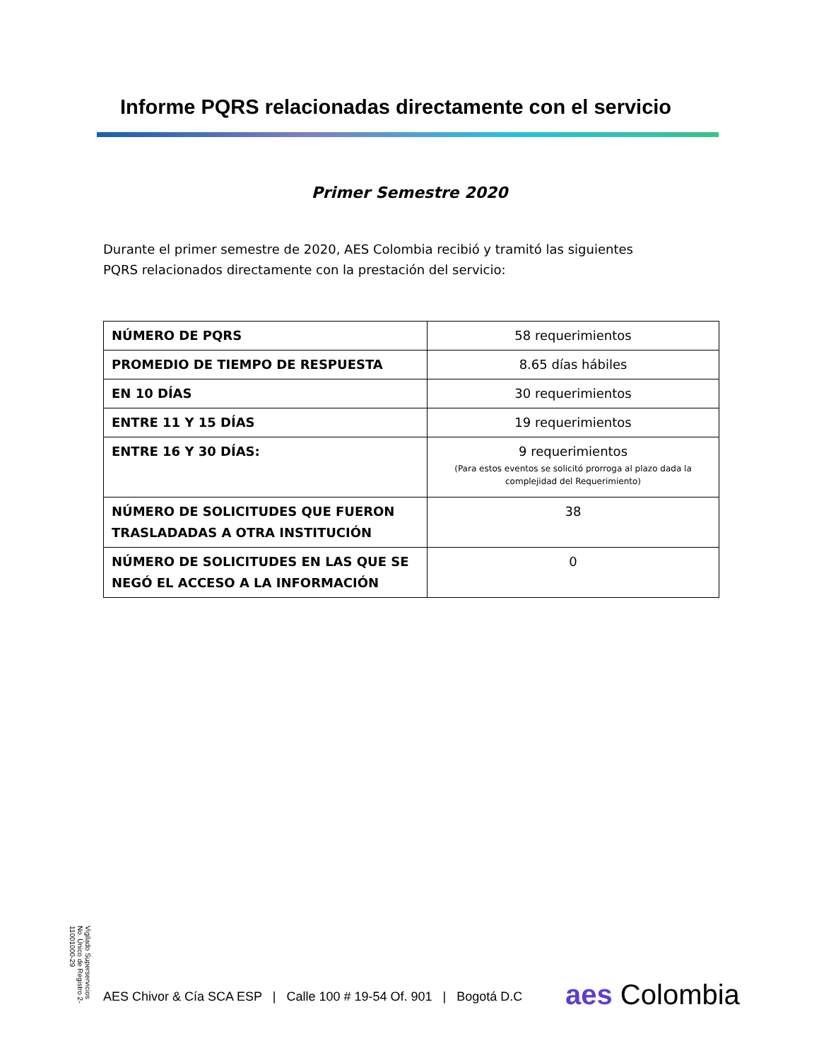Informe PQRS relacionadas directamente con el servicio
Primer Semestre 2020
Durante el primer semestre de 2020, AES Colombia recibió y tramitó las siguientes PQRS relacionados directamente con la prestación del servicio:
| NÚMERO DE PQRS | 58 requerimientos |
| PROMEDIO DE TIEMPO DE RESPUESTA | 8.65 días hábiles |
| EN 10 DÍAS | 30 requerimientos |
| ENTRE 11 Y 15 DÍAS | 19 requerimientos |
| ENTRE 16 Y 30 DÍAS: | 9 requerimientos (Para estos eventos se solicitó prorroga al plazo dada la complejidad del Requerimiento) |
| NÚMERO DE SOLICITUDES QUE FUERON TRASLADADAS A OTRA INSTITUCIÓN | 38 |
| NÚMERO DE SOLICITUDES EN LAS QUE SE NEGÓ EL ACCESO A LA INFORMACIÓN | 0 |
Vigilado Superservicios No. Único de Registro 2-11001000-29
AES Chivor & Cía SCA ESP | Calle 100 # 19-54 Of. 901 | Bogotá D.C
aes Colombia